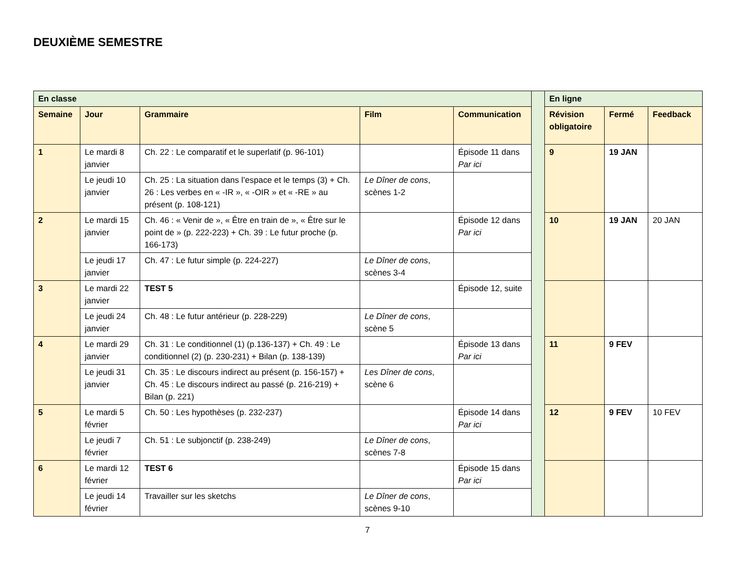DEUXIÈME SEMESTRE
| En classe | | | | | | En ligne | | |
| Semaine | Jour | Grammaire | Film | Communication | | Révision obligatoire | Fermé | Feedback |
| 1 | Le mardi 8 janvier | Ch. 22 : Le comparatif et le superlatif (p. 96-101) | | Épisode 11 dans Par ici | | 9 | 19 JAN | |
| | Le jeudi 10 janvier | Ch. 25 : La situation dans l’espace et le temps (3) + Ch. 26 : Les verbes en « -IR », « -OIR » et « -RE » au présent (p. 108-121) | Le Dîner de cons , scènes 1-2 | | | | | |
| 2 | Le mardi 15 janvier | Ch. 46 : « Venir de », « Être en train de », « Être sur le point de » (p. 222-223) + Ch. 39 : Le futur proche (p. 166-173) | | Épisode 12 dans Par ici | | 10 | 19 JAN | 20 JAN |
| | Le jeudi 17 janvier | Ch. 47 : Le futur simple (p. 224-227) | Le Dîner de cons , scènes 3-4 | | | | | |
| 3 | Le mardi 22 janvier | TEST 5 | | Épisode 12, suite | | | | |
| | Le jeudi 24 janvier | Ch. 48 : Le futur antérieur (p. 228-229) | Le Dîner de cons , scène 5 | | | | | |
| 4 | Le mardi 29 janvier | Ch. 31 : Le conditionnel (1) (p.136-137) + Ch. 49 : Le conditionnel (2) (p. 230-231) + Bilan (p. 138-139) | | Épisode 13 dans Par ici | | 11 | 9 FEV | |
| | Le jeudi 31 janvier | Ch. 35 : Le discours indirect au présent (p. 156-157) + Ch. 45 : Le discours indirect au passé (p. 216-219) + Bilan (p. 221) | Les Dîner de cons , scène 6 | | | | | |
| 5 | Le mardi 5 février | Ch. 50 : Les hypothèses (p. 232-237) | | Épisode 14 dans Par ici | | 12 | 9 FEV | 10 FEV |
| | Le jeudi 7 février | Ch. 51 : Le subjonctif (p. 238-249) | Le Dîner de cons , scènes 7-8 | | | | | |
| 6 | Le mardi 12 février | TEST 6 | | Épisode 15 dans Par ici | | | | |
| | Le jeudi 14 février | Travailler sur les sketchs | Le Dîner de cons , scènes 9-10 | | | | | |
7